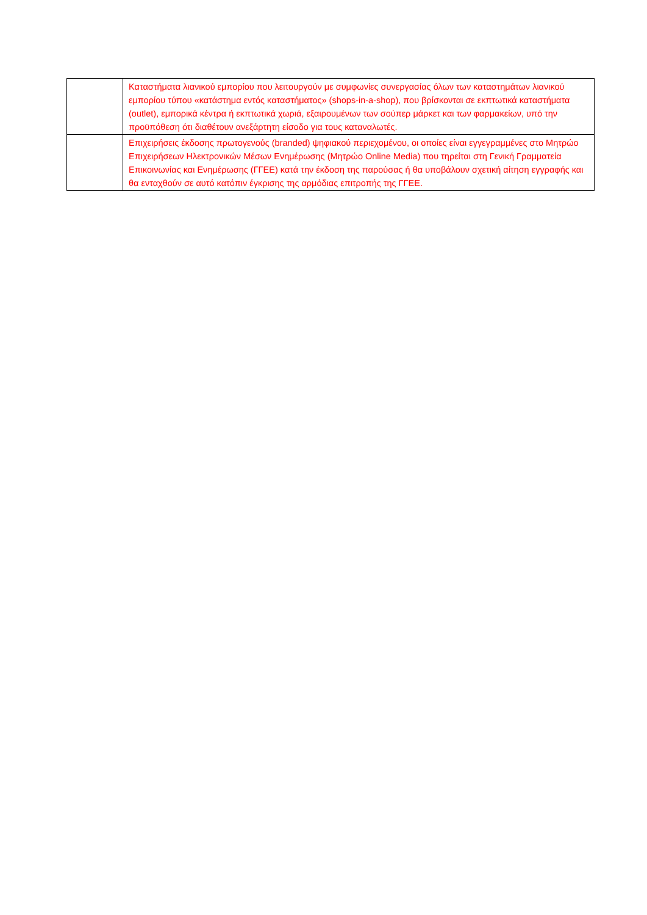| | Καταστήματα λιανικού εμπορίου που λειτουργούν με συμφωνίες συνεργασίας όλων των καταστημάτων λιανικού εμπορίου τύπου «κατάστημα εντός καταστήματος» (shops-in-a-shop), που βρίσκονται σε εκπτωτικά καταστήματα (outlet), εμπορικά κέντρα ή εκπτωτικά χωριά, εξαιρουμένων των σούπερ μάρκετ και των φαρμακείων, υπό την προϋπόθεση ότι διαθέτουν ανεξάρτητη είσοδο για τους καταναλωτές. |
| | Επιχειρήσεις έκδοσης πρωτογενούς (branded) ψηφιακού περιεχομένου, οι οποίες είναι εγγεγραμμένες στο Μητρώο Επιχειρήσεων Ηλεκτρονικών Μέσων Ενημέρωσης (Μητρώο Online Media) που τηρείται στη Γενική Γραμματεία Επικοινωνίας και Ενημέρωσης (ΓΓΕΕ) κατά την έκδοση της παρούσας ή θα υποβάλουν σχετική αίτηση εγγραφής και θα ενταχθούν σε αυτό κατόπιν έγκρισης της αρμόδιας επιτροπής της ΓΓΕΕ. |